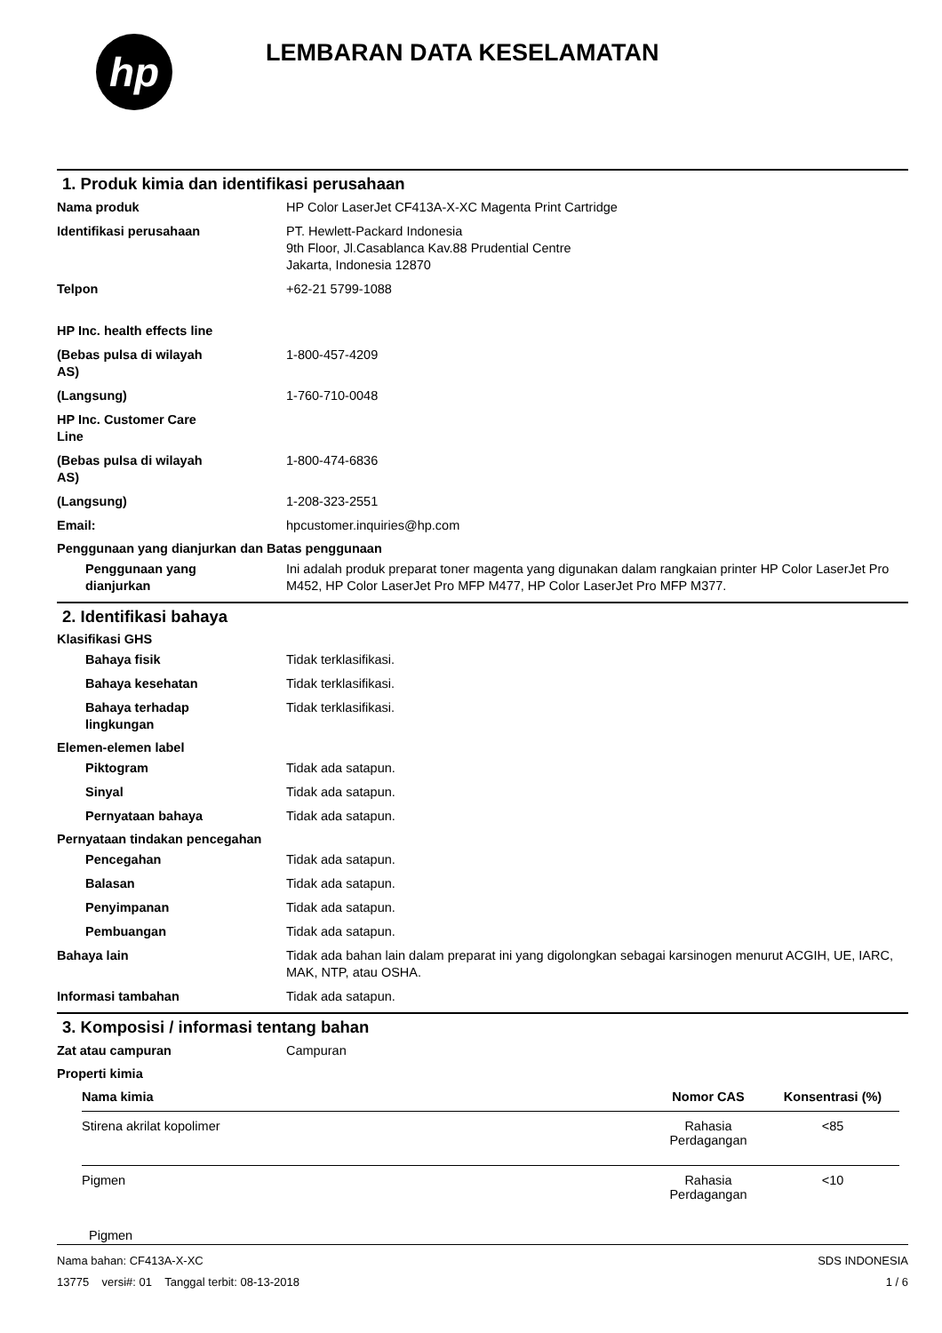hp
LEMBARAN DATA KESELAMATAN
1. Produk kimia dan identifikasi perusahaan
Nama produk HP Color LaserJet CF413A-X-XC Magenta Print Cartridge
Identifikasi perusahaan PT. Hewlett-Packard Indonesia
9th Floor, Jl.Casablanca Kav.88 Prudential Centre
Jakarta, Indonesia 12870
Telpon +62-21 5799-1088
HP Inc. health effects line
(Bebas pulsa di wilayah
AS)
1-800-457-4209
(Langsung) 1-760-710-0048
HP Inc. Customer Care
Line
(Bebas pulsa di wilayah
AS)
1-800-474-6836
(Langsung) 1-208-323-2551
Email: hpcustomer.inquiries@hp.com
Penggunaan yang dianjurkan dan Batas penggunaan
Penggunaan yang
dianjurkan
Ini adalah produk preparat toner magenta yang digunakan dalam rangkaian printer HP Color LaserJet Pro M452, HP Color LaserJet Pro MFP M477, HP Color LaserJet Pro MFP M377.
2. Identifikasi bahaya
Klasifikasi GHS
Bahaya fisik Tidak terklasifikasi.
Bahaya kesehatan Tidak terklasifikasi.
Bahaya terhadap
lingkungan
Tidak terklasifikasi.
Elemen-elemen label
Piktogram Tidak ada satapun.
Sinyal Tidak ada satapun.
Pernyataan bahaya Tidak ada satapun.
Pernyataan tindakan pencegahan
Pencegahan Tidak ada satapun.
Balasan Tidak ada satapun.
Penyimpanan Tidak ada satapun.
Pembuangan Tidak ada satapun.
Bahaya lain Tidak ada bahan lain dalam preparat ini yang digolongkan sebagai karsinogen menurut ACGIH, UE, IARC, MAK, NTP, atau OSHA.
Informasi tambahan Tidak ada satapun.
3. Komposisi / informasi tentang bahan
Zat atau campuran Campuran
Properti kimia
| Nama kimia | Nomor CAS | Konsentrasi (%) |
| --- | --- | --- |
| Stirena akrilat kopolimer | Rahasia Perdagangan | <85 |
| Pigmen | Rahasia Perdagangan | <10 |
Pigmen
Nama bahan: CF413A-X-XC
13775 versi#: 01 Tanggal terbit: 08-13-2018
SDS INDONESIA
1 / 6